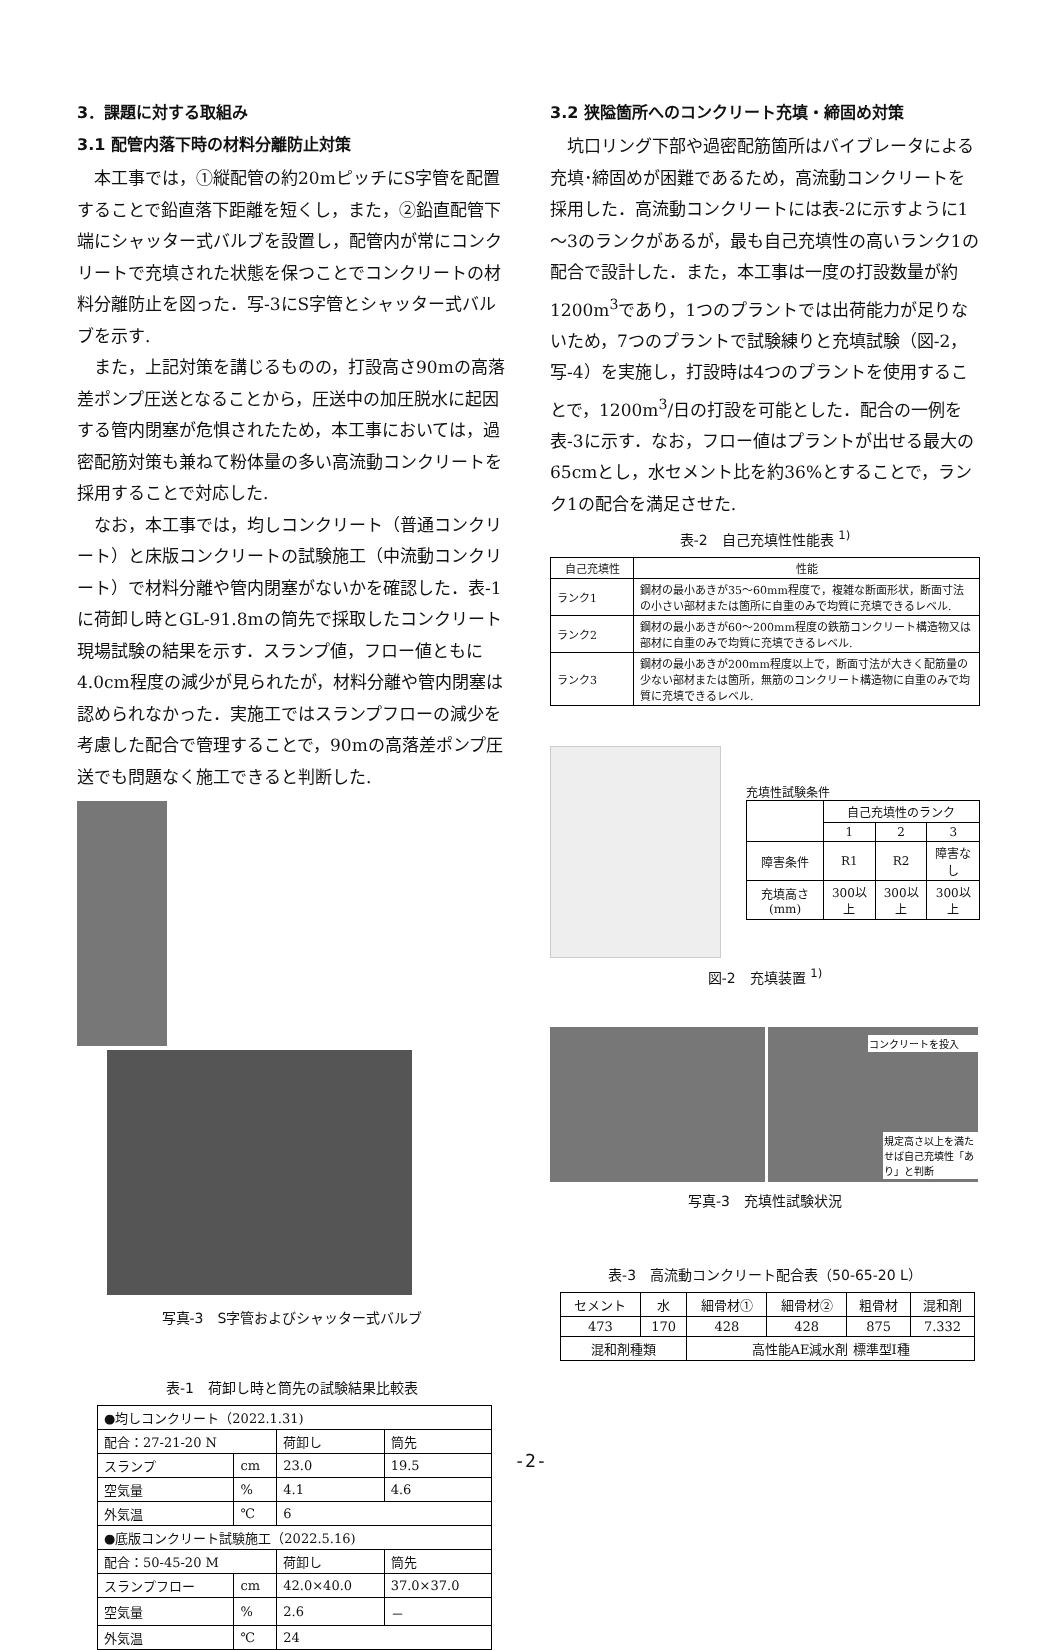3．課題に対する取組み
3.1 配管内落下時の材料分離防止対策
本工事では，①縦配管の約20mピッチにS字管を配置することで鉛直落下距離を短くし，また，②鉛直配管下端にシャッター式バルブを設置し，配管内が常にコンクリートで充填された状態を保つことでコンクリートの材料分離防止を図った．写-3にS字管とシャッター式バルブを示す.
また，上記対策を講じるものの，打設高さ90mの高落差ポンプ圧送となることから，圧送中の加圧脱水に起因する管内閉塞が危惧されたため，本工事においては，過密配筋対策も兼ねて粉体量の多い高流動コンクリートを採用することで対応した.
なお，本工事では，均しコンクリート（普通コンクリート）と床版コンクリートの試験施工（中流動コンクリート）で材料分離や管内閉塞がないかを確認した．表-1に荷卸し時とGL-91.8mの筒先で採取したコンクリート現場試験の結果を示す．スランプ値，フロー値ともに4.0cm程度の減少が見られたが，材料分離や管内閉塞は認められなかった．実施工ではスランプフローの減少を考慮した配合で管理することで，90mの高落差ポンプ圧送でも問題なく施工できると判断した.
写真-3　S字管およびシャッター式バルブ
表-1　荷卸し時と筒先の試験結果比較表
| ●均しコンクリート（2022.1.31) | | | |
| 配合：27-21-20 N | | 荷卸し | 筒先 |
| スランプ | cm | 23.0 | 19.5 |
| 空気量 | % | 4.1 | 4.6 |
| 外気温 | ℃ | 6 | |
| ●底版コンクリート試験施工（2022.5.16) | | | |
| 配合：50-45-20 M | | 荷卸し | 筒先 |
| スランプフロー | cm | 42.0×40.0 | 37.0×37.0 |
| 空気量 | % | 2.6 | － |
| 外気温 | ℃ | 24 | |
3.2 狭隘箇所へのコンクリート充填・締固め対策
坑口リング下部や過密配筋箇所はバイブレータによる充填･締固めが困難であるため，高流動コンクリートを採用した．高流動コンクリートには表-2に示すように1～3のランクがあるが，最も自己充填性の高いランク1の配合で設計した．また，本工事は一度の打設数量が約1200m<sup>3</sup>であり，1つのプラントでは出荷能力が足りないため，7つのプラントで試験練りと充填試験（図-2，写-4）を実施し，打設時は4つのプラントを使用することで，1200m<sup>3</sup>/日の打設を可能とした．配合の一例を表-3に示す．なお，フロー値はプラントが出せる最大の65cmとし，水セメント比を約36%とすることで，ランク1の配合を満足させた.
表-2　自己充填性性能表 <sup>1)</sup>
| 自己充填性 | 性能 |
| --- | --- |
| ランク1 | 鋼材の最小あきが35～60mm程度で，複雑な断面形状，断面寸法の小さい部材または箇所に自重のみで均質に充填できるレベル. |
| ランク2 | 鋼材の最小あきが60～200mm程度の鉄筋コンクリート構造物又は部材に自重のみで均質に充填できるレベル. |
| ランク3 | 鋼材の最小あきが200mm程度以上で，断面寸法が大きく配筋量の少ない部材または箇所，無筋のコンクリート構造物に自重のみで均質に充填できるレベル. |
充填性試験条件
| | 自己充填性のランク | | |
| | 1 | 2 | 3 |
| 障害条件 | R1 | R2 | 障害なし |
| 充填高さ(mm) | 300以上 | 300以上 | 300以上 |
図-2　充填装置 <sup>1)</sup>
コンクリートを投入
規定高さ以上を満たせば自己充填性「あり」と判断
写真-3　充填性試験状況
表-3　高流動コンクリート配合表（50-65-20 L）
| セメント | 水 | 細骨材① | 細骨材② | 粗骨材 | 混和剤 |
| 473 | 170 | 428 | 428 | 875 | 7.332 |
| 混和剤種類 | | 高性能AE減水剤 標準型Ⅰ種 | | | |
-2-